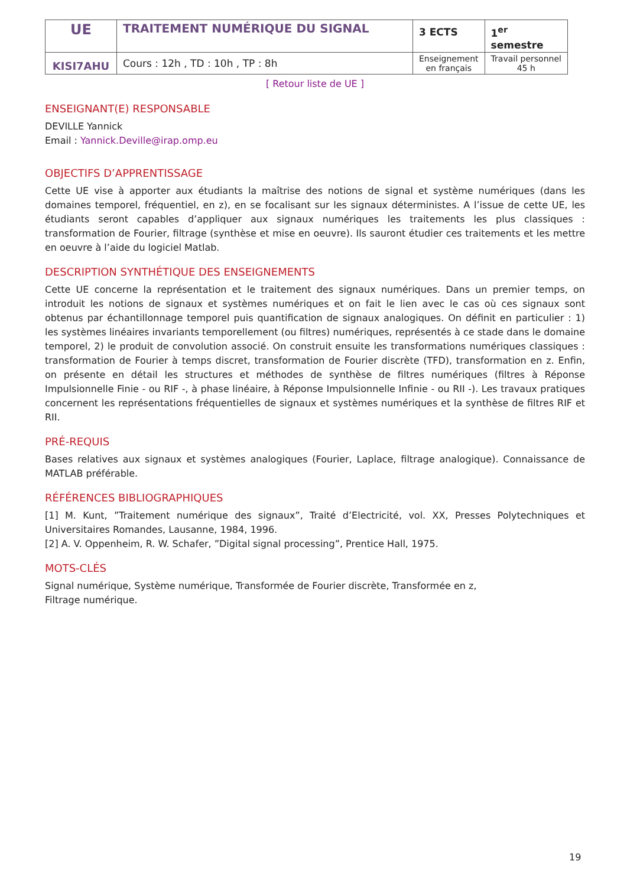| UE | TRAITEMENT NUMÉRIQUE DU SIGNAL | 3 ECTS | 1<sup>er</sup> semestre |
| KISI7AHU | Cours : 12h , TD : 10h , TP : 8h | Enseignement en français | Travail personnel 45 h |
[ Retour liste de UE ]
ENSEIGNANT(E) RESPONSABLE
DEVILLE Yannick
Email : Yannick.Deville@irap.omp.eu
OBJECTIFS D’APPRENTISSAGE
Cette UE vise à apporter aux étudiants la maîtrise des notions de signal et système numériques (dans les domaines temporel, fréquentiel, en z), en se focalisant sur les signaux déterministes. A l’issue de cette UE, les étudiants seront capables d’appliquer aux signaux numériques les traitements les plus classiques : transformation de Fourier, filtrage (synthèse et mise en oeuvre). Ils sauront étudier ces traitements et les mettre en oeuvre à l’aide du logiciel Matlab.
DESCRIPTION SYNTHÉTIQUE DES ENSEIGNEMENTS
Cette UE concerne la représentation et le traitement des signaux numériques. Dans un premier temps, on introduit les notions de signaux et systèmes numériques et on fait le lien avec le cas où ces signaux sont obtenus par échantillonnage temporel puis quantification de signaux analogiques. On définit en particulier : 1) les systèmes linéaires invariants temporellement (ou filtres) numériques, représentés à ce stade dans le domaine temporel, 2) le produit de convolution associé. On construit ensuite les transformations numériques classiques : transformation de Fourier à temps discret, transformation de Fourier discrète (TFD), transformation en z. Enfin, on présente en détail les structures et méthodes de synthèse de filtres numériques (filtres à Réponse Impulsionnelle Finie - ou RIF -, à phase linéaire, à Réponse Impulsionnelle Infinie - ou RII -). Les travaux pratiques concernent les représentations fréquentielles de signaux et systèmes numériques et la synthèse de filtres RIF et RII.
PRÉ-REQUIS
Bases relatives aux signaux et systèmes analogiques (Fourier, Laplace, filtrage analogique). Connaissance de MATLAB préférable.
RÉFÉRENCES BIBLIOGRAPHIQUES
[1] M. Kunt, ”Traitement numérique des signaux”, Traité d’Electricité, vol. XX, Presses Polytechniques et Universitaires Romandes, Lausanne, 1984, 1996.
[2] A. V. Oppenheim, R. W. Schafer, ”Digital signal processing”, Prentice Hall, 1975.
MOTS-CLÉS
Signal numérique, Système numérique, Transformée de Fourier discrète, Transformée en z,
Filtrage numérique.
19